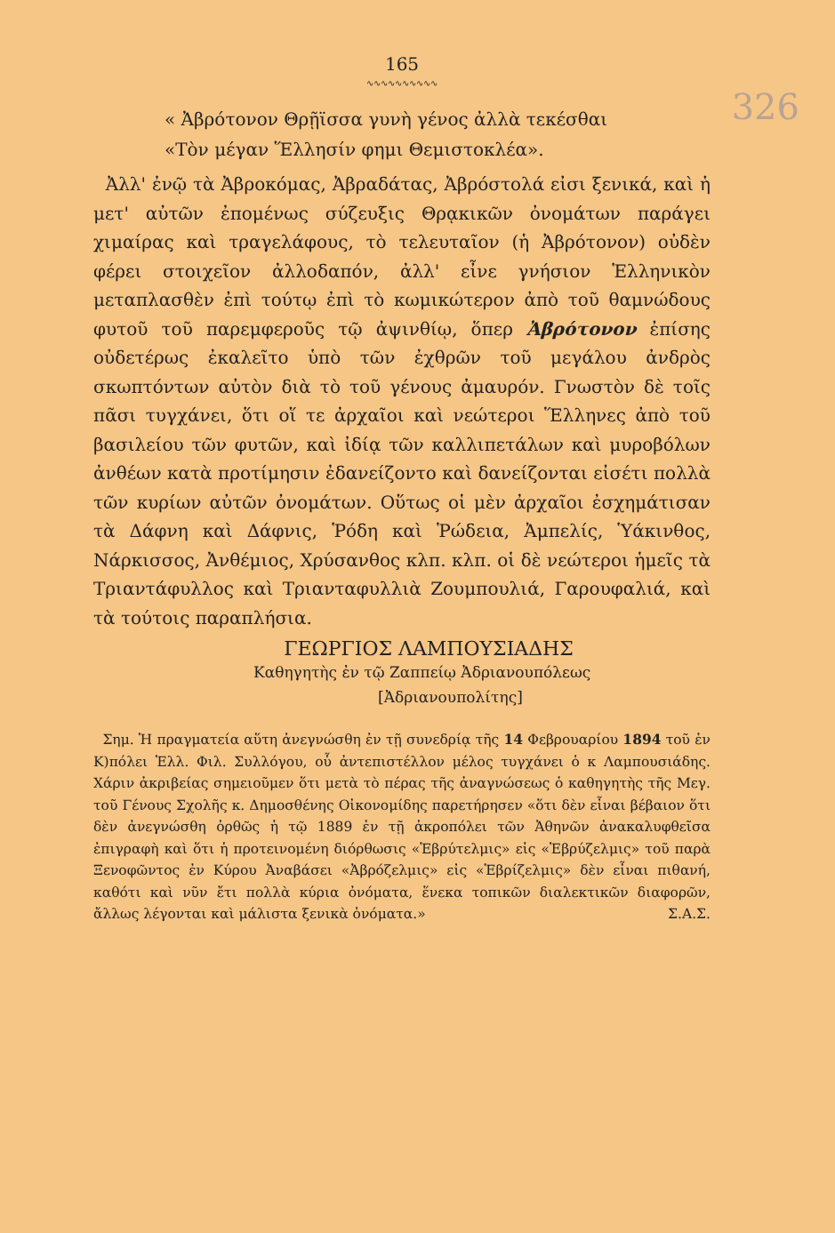165
∿∿∿∿∿∿∿∿∿∿
326
« Ἀβρότονον Θρῇϊσσα γυνὴ γένος ἀλλὰ τεκέσθαι
«Τὸν μέγαν Ἕλλησίν φημι Θεμιστοκλέα».
Ἀλλ' ἐνῷ τὰ Ἀβροκόμας, Ἀβραδάτας, Ἀβρόστολά εἰσι ξενικά, καὶ ἡ μετ' αὐτῶν ἐπομένως σύζευξις Θρᾳκικῶν ὀνομάτων παράγει χιμαίρας καὶ τραγελάφους, τὸ τελευταῖον (ἡ Ἀβρότονον) οὐδὲν φέρει στοιχεῖον ἀλλοδαπόν, ἀλλ' εἶνε γνήσιον Ἑλληνικὸν μεταπλασθὲν ἐπὶ τούτῳ ἐπὶ τὸ κωμικώτερον ἀπὸ τοῦ θαμνώδους φυτοῦ τοῦ παρεμφεροῦς τῷ ἀψινθίῳ, ὅπερ Ἀβρότονον ἐπίσης οὐδετέρως ἐκαλεῖτο ὑπὸ τῶν ἐχθρῶν τοῦ μεγάλου ἀνδρὸς σκωπτόντων αὐτὸν διὰ τὸ τοῦ γένους ἀμαυρόν. Γνωστὸν δὲ τοῖς πᾶσι τυγχάνει, ὅτι οἵ τε ἀρχαῖοι καὶ νεώτεροι Ἕλληνες ἀπὸ τοῦ βασιλείου τῶν φυτῶν, καὶ ἰδίᾳ τῶν καλλιπετάλων καὶ μυροβόλων ἀνθέων κατὰ προτίμησιν ἐδανείζοντο καὶ δανείζονται εἰσέτι πολλὰ τῶν κυρίων αὐτῶν ὀνομάτων. Οὕτως οἱ μὲν ἀρχαῖοι ἐσχημάτισαν τὰ Δάφνη καὶ Δάφνις, Ῥόδη καὶ Ῥώδεια, Ἀμπελίς, Ὑάκινθος, Νάρκισσος, Ἀνθέμιος, Χρύσανθος κλπ. κλπ. οἱ δὲ νεώτεροι ἡμεῖς τὰ Τριαντάφυλλος καὶ Τριανταφυλλιὰ Ζουμπουλιά, Γαρουφαλιά, καὶ τὰ τούτοις παραπλήσια.
ΓΕΩΡΓΙΟΣ ΛΑΜΠΟΥΣΙΑΔΗΣ
Καθηγητὴς ἐν τῷ Ζαππείῳ Ἀδριανουπόλεως
[Ἀδριανουπολίτης]
Σημ. Ἡ πραγματεία αὕτη ἀνεγνώσθη ἐν τῇ συνεδρίᾳ τῆς 14 Φεβρουαρίου 1894 τοῦ ἐν Κ)πόλει Ἑλλ. Φιλ. Συλλόγου, οὗ ἀντεπιστέλλον μέλος τυγχάνει ὁ κ Λαμπουσιάδης. Χάριν ἀκριβείας σημειοῦμεν ὅτι μετὰ τὸ πέρας τῆς ἀναγνώσεως ὁ καθηγητὴς τῆς Μεγ. τοῦ Γένους Σχολῆς κ. Δημοσθένης Οἰκονομίδης παρετήρησεν «ὅτι δὲν εἶναι βέβαιον ὅτι δὲν ἀνεγνώσθη ὀρθῶς ἡ τῷ 1889 ἐν τῇ ἀκροπόλει τῶν Ἀθηνῶν ἀνακαλυφθεῖσα ἐπιγραφὴ καὶ ὅτι ἡ προτεινομένη διόρθωσις «Ἑβρύτελμις» εἰς «Ἑβρύζελμις» τοῦ παρὰ Ξενοφῶντος ἐν Κύρου Ἀναβάσει «Ἀβρόζελμις» εἰς «Ἑβρίζελμις» δὲν εἶναι πιθανή, καθότι καὶ νῦν ἔτι πολλὰ κύρια ὀνόματα, ἕνεκα τοπικῶν διαλεκτικῶν διαφορῶν, ἄλλως λέγονται καὶ μάλιστα ξενικὰ ὀνόματα.» Σ.Α.Σ.